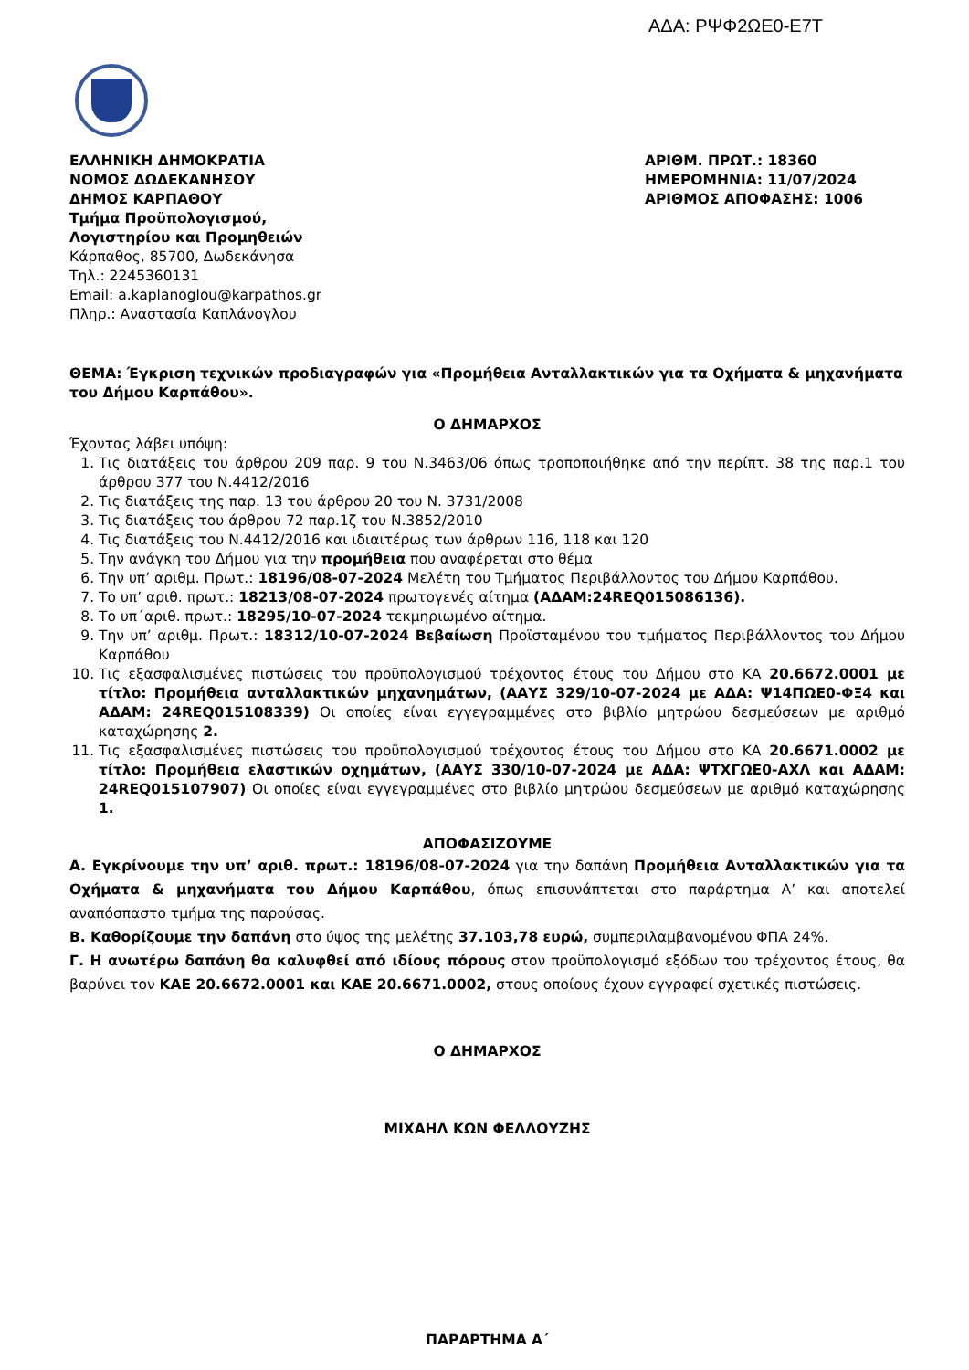ΑΔΑ: ΡΨΦ2ΩΕ0-Ε7Τ
ΕΛΛΗΝΙΚΗ ΔΗΜΟΚΡΑΤΙΑ
ΝΟΜΟΣ ΔΩΔΕΚΑΝΗΣΟΥ
ΔΗΜΟΣ ΚΑΡΠΑΘΟΥ
Τμήμα Προϋπολογισμού,
Λογιστηρίου και Προμηθειών
Κάρπαθος, 85700, Δωδεκάνησα
Τηλ.: 2245360131
Email: a.kaplanoglou@karpathos.gr
Πληρ.: Αναστασία Καπλάνογλου
ΑΡΙΘΜ. ΠΡΩΤ.: 18360
ΗΜΕΡΟΜΗΝΙΑ: 11/07/2024
ΑΡΙΘΜΟΣ ΑΠΟΦΑΣΗΣ: 1006
ΘΕΜΑ: Έγκριση τεχνικών προδιαγραφών για «Προμήθεια Ανταλλακτικών για τα Οχήματα & μηχανήματα του Δήμου Καρπάθου».
Ο ΔΗΜΑΡΧΟΣ
Έχοντας λάβει υπόψη:
1. Τις διατάξεις του άρθρου 209 παρ. 9 του Ν.3463/06 όπως τροποποιήθηκε από την περίπτ. 38 της παρ.1 του άρθρου 377 του Ν.4412/2016
2. Τις διατάξεις της παρ. 13 του άρθρου 20 του Ν. 3731/2008
3. Τις διατάξεις του άρθρου 72 παρ.1ζ του Ν.3852/2010
4. Τις διατάξεις του Ν.4412/2016 και ιδιαιτέρως των άρθρων 116, 118 και 120
5. Την ανάγκη του Δήμου για την προμήθεια που αναφέρεται στο θέμα
6. Την υπ’ αριθμ. Πρωτ.: 18196/08-07-2024 Μελέτη του Τμήματος Περιβάλλοντος του Δήμου Καρπάθου.
7. Το υπ’ αριθ. πρωτ.: 18213/08-07-2024 πρωτογενές αίτημα (ΑΔΑΜ:24REQ015086136).
8. Το υπ΄αριθ. πρωτ.: 18295/10-07-2024 τεκμηριωμένο αίτημα.
9. Την υπ’ αριθμ. Πρωτ.: 18312/10-07-2024 Βεβαίωση Προϊσταμένου του τμήματος Περιβάλλοντος του Δήμου Καρπάθου
10. Τις εξασφαλισμένες πιστώσεις του προϋπολογισμού τρέχοντος έτους του Δήμου στο ΚΑ 20.6672.0001 με τίτλο: Προμήθεια ανταλλακτικών μηχανημάτων, (ΑΑΥΣ 329/10-07-2024 με ΑΔΑ: Ψ14ΠΩΕ0-ΦΞ4 και ΑΔΑΜ: 24REQ015108339) Οι οποίες είναι εγγεγραμμένες στο βιβλίο μητρώου δεσμεύσεων με αριθμό καταχώρησης 2.
11. Τις εξασφαλισμένες πιστώσεις του προϋπολογισμού τρέχοντος έτους του Δήμου στο ΚΑ 20.6671.0002 με τίτλο: Προμήθεια ελαστικών οχημάτων, (ΑΑΥΣ 330/10-07-2024 με ΑΔΑ: ΨΤΧΓΩΕ0-ΑΧΛ και ΑΔΑΜ: 24REQ015107907) Οι οποίες είναι εγγεγραμμένες στο βιβλίο μητρώου δεσμεύσεων με αριθμό καταχώρησης 1.
ΑΠΟΦΑΣΙΖΟΥΜΕ
Α. Εγκρίνουμε την υπ’ αριθ. πρωτ.: 18196/08-07-2024 για την δαπάνη Προμήθεια Ανταλλακτικών για τα Οχήματα & μηχανήματα του Δήμου Καρπάθου, όπως επισυνάπτεται στο παράρτημα Α’ και αποτελεί αναπόσπαστο τμήμα της παρούσας.
Β. Καθορίζουμε την δαπάνη στο ύψος της μελέτης 37.103,78 ευρώ, συμπεριλαμβανομένου ΦΠΑ 24%.
Γ. Η ανωτέρω δαπάνη θα καλυφθεί από ιδίους πόρους στον προϋπολογισμό εξόδων του τρέχοντος έτους, θα βαρύνει τον ΚΑΕ 20.6672.0001 και ΚΑΕ 20.6671.0002, στους οποίους έχουν εγγραφεί σχετικές πιστώσεις.
Ο ΔΗΜΑΡΧΟΣ
ΜΙΧΑΗΛ ΚΩΝ ΦΕΛΛΟΥΖΗΣ
ΠΑΡΑΡΤΗΜΑ Α΄